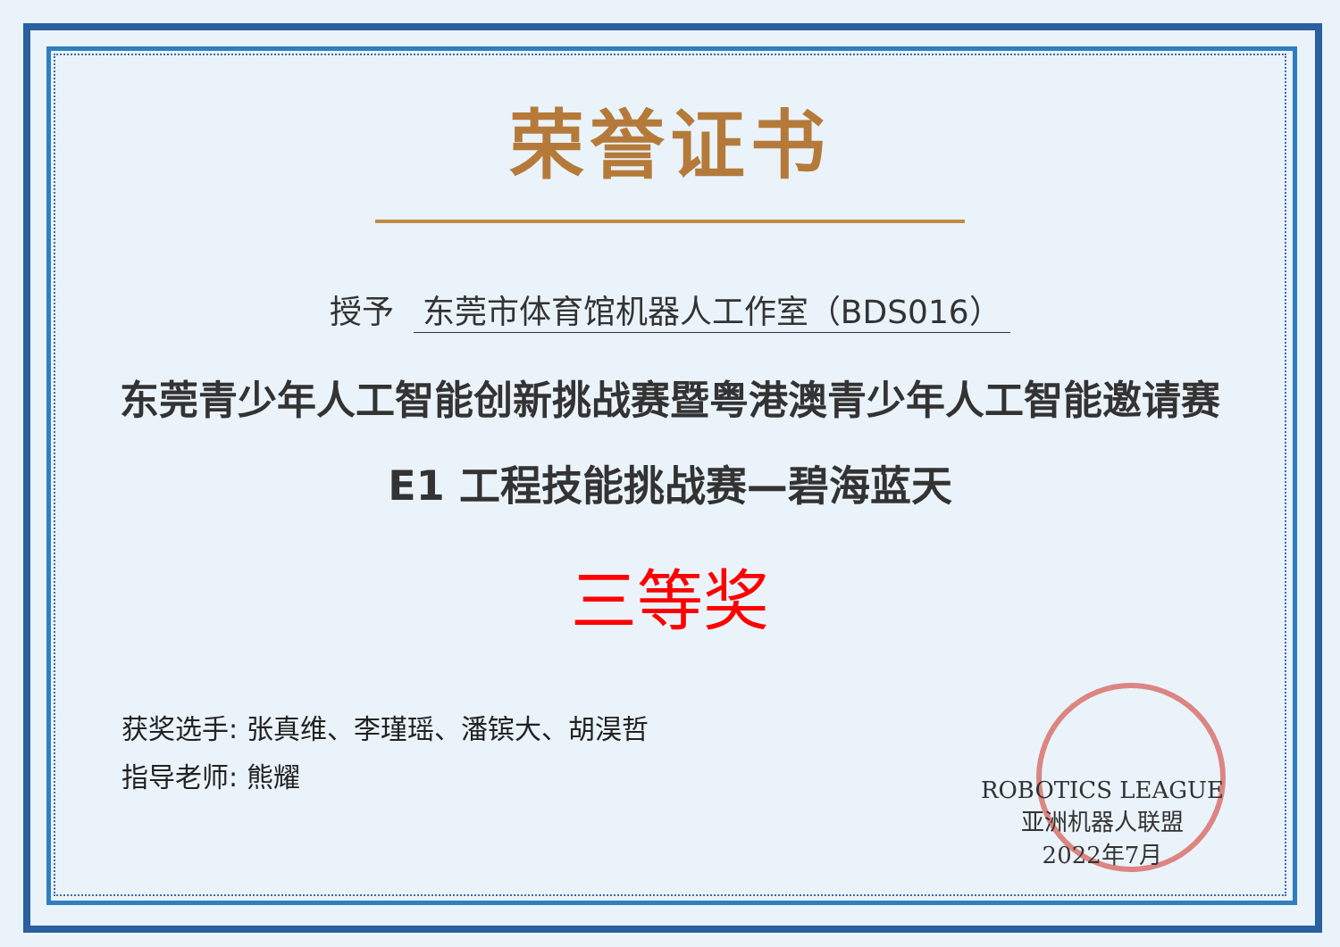荣誉证书
授予 东莞市体育馆机器人工作室（BDS016）
东莞青少年人工智能创新挑战赛暨粤港澳青少年人工智能邀请赛
E1 工程技能挑战赛—碧海蓝天
三等奖
获奖选手: 张真维、李瑾瑶、潘镔大、胡淏哲
指导老师: 熊耀
ROBOTICS LEAGUE
亚洲机器人联盟
2022年7月